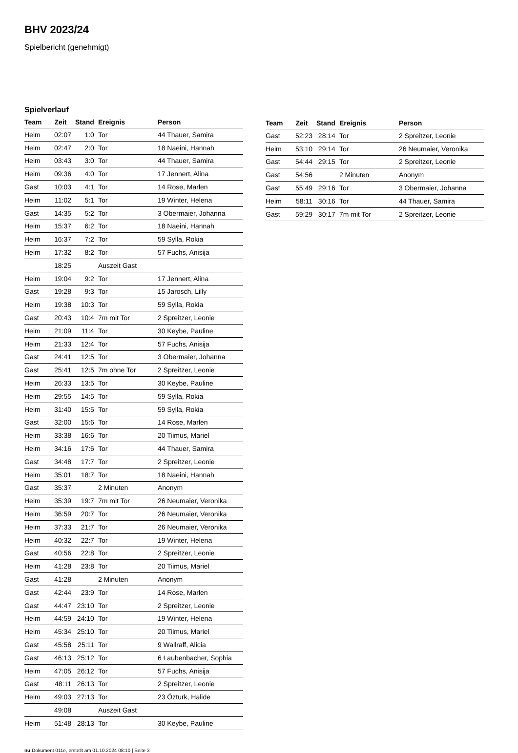BHV 2023/24
Spielbericht (genehmigt)
Spielverlauf
| Team | Zeit | Stand | Ereignis | Person |
| --- | --- | --- | --- | --- |
| Heim | 02:07 | 1:0 | Tor | 44 Thauer, Samira |
| Heim | 02:47 | 2:0 | Tor | 18 Naeini, Hannah |
| Heim | 03:43 | 3:0 | Tor | 44 Thauer, Samira |
| Heim | 09:36 | 4:0 | Tor | 17 Jennert, Alina |
| Gast | 10:03 | 4:1 | Tor | 14 Rose, Marlen |
| Heim | 11:02 | 5:1 | Tor | 19 Winter, Helena |
| Gast | 14:35 | 5:2 | Tor | 3 Obermaier, Johanna |
| Heim | 15:37 | 6:2 | Tor | 18 Naeini, Hannah |
| Heim | 16:37 | 7:2 | Tor | 59 Sylla, Rokia |
| Heim | 17:32 | 8:2 | Tor | 57 Fuchs, Anisija |
| | 18:25 | | Auszeit Gast | |
| Heim | 19:04 | 9:2 | Tor | 17 Jennert, Alina |
| Gast | 19:28 | 9:3 | Tor | 15 Jarosch, Lilly |
| Heim | 19:38 | 10:3 | Tor | 59 Sylla, Rokia |
| Gast | 20:43 | 10:4 | 7m mit Tor | 2 Spreitzer, Leonie |
| Heim | 21:09 | 11:4 | Tor | 30 Keybe, Pauline |
| Heim | 21:33 | 12:4 | Tor | 57 Fuchs, Anisija |
| Gast | 24:41 | 12:5 | Tor | 3 Obermaier, Johanna |
| Gast | 25:41 | 12:5 | 7m ohne Tor | 2 Spreitzer, Leonie |
| Heim | 26:33 | 13:5 | Tor | 30 Keybe, Pauline |
| Heim | 29:55 | 14:5 | Tor | 59 Sylla, Rokia |
| Heim | 31:40 | 15:5 | Tor | 59 Sylla, Rokia |
| Gast | 32:00 | 15:6 | Tor | 14 Rose, Marlen |
| Heim | 33:38 | 16:6 | Tor | 20 Tiimus, Mariel |
| Heim | 34:16 | 17:6 | Tor | 44 Thauer, Samira |
| Gast | 34:48 | 17:7 | Tor | 2 Spreitzer, Leonie |
| Heim | 35:01 | 18:7 | Tor | 18 Naeini, Hannah |
| Gast | 35:37 | | 2 Minuten | Anonym |
| Heim | 35:39 | 19:7 | 7m mit Tor | 26 Neumaier, Veronika |
| Heim | 36:59 | 20:7 | Tor | 26 Neumaier, Veronika |
| Heim | 37:33 | 21:7 | Tor | 26 Neumaier, Veronika |
| Heim | 40:32 | 22:7 | Tor | 19 Winter, Helena |
| Gast | 40:56 | 22:8 | Tor | 2 Spreitzer, Leonie |
| Heim | 41:28 | 23:8 | Tor | 20 Tiimus, Mariel |
| Gast | 41:28 | | 2 Minuten | Anonym |
| Gast | 42:44 | 23:9 | Tor | 14 Rose, Marlen |
| Gast | 44:47 | 23:10 | Tor | 2 Spreitzer, Leonie |
| Heim | 44:59 | 24:10 | Tor | 19 Winter, Helena |
| Heim | 45:34 | 25:10 | Tor | 20 Tiimus, Mariel |
| Gast | 45:58 | 25:11 | Tor | 9 Wallraff, Alicia |
| Gast | 46:13 | 25:12 | Tor | 6 Laubenbacher, Sophia |
| Heim | 47:05 | 26:12 | Tor | 57 Fuchs, Anisija |
| Gast | 48:11 | 26:13 | Tor | 2 Spreitzer, Leonie |
| Heim | 49:03 | 27:13 | Tor | 23 Özturk, Halide |
| | 49:08 | | Auszeit Gast | |
| Heim | 51:48 | 28:13 | Tor | 30 Keybe, Pauline |
| Team | Zeit | Stand | Ereignis | Person |
| --- | --- | --- | --- | --- |
| Gast | 52:23 | 28:14 | Tor | 2 Spreitzer, Leonie |
| Heim | 53:10 | 29:14 | Tor | 26 Neumaier, Veronika |
| Gast | 54:44 | 29:15 | Tor | 2 Spreitzer, Leonie |
| Gast | 54:56 | | 2 Minuten | Anonym |
| Gast | 55:49 | 29:16 | Tor | 3 Obermaier, Johanna |
| Heim | 58:11 | 30:16 | Tor | 44 Thauer, Samira |
| Gast | 59:29 | 30:17 | 7m mit Tor | 2 Spreitzer, Leonie |
nu.Dokument 011e, erstellt am 01.10.2024 08:10 | Seite 3